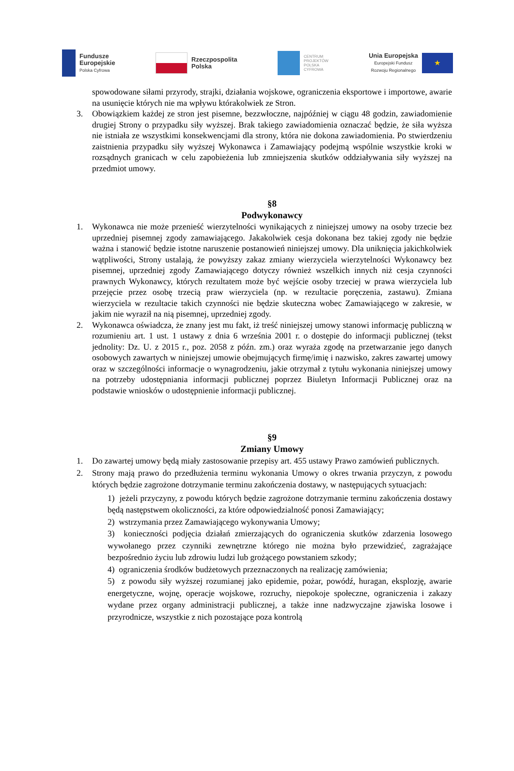Fundusze
Europejskie
Polska Cyfrowa
Rzeczpospolita
Polska
CENTRUM
PROJEKTÓW
POLSKA
CYFROWA
Unia Europejska
Europejski Fundusz
Rozwoju Regionalnego
★
spowodowane siłami przyrody, strajki, działania wojskowe, ograniczenia eksportowe i importowe, awarie na usunięcie których nie ma wpływu którakolwiek ze Stron.
3. Obowiązkiem każdej ze stron jest pisemne, bezzwłoczne, najpóźniej w ciągu 48 godzin, zawiadomienie drugiej Strony o przypadku siły wyższej. Brak takiego zawiadomienia oznaczać będzie, że siła wyższa nie istniała ze wszystkimi konsekwencjami dla strony, która nie dokona zawiadomienia. Po stwierdzeniu zaistnienia przypadku siły wyższej Wykonawca i Zamawiający podejmą wspólnie wszystkie kroki w rozsądnych granicach w celu zapobieżenia lub zmniejszenia skutków oddziaływania siły wyższej na przedmiot umowy.
§8
Podwykonawcy
1. Wykonawca nie może przenieść wierzytelności wynikających z niniejszej umowy na osoby trzecie bez uprzedniej pisemnej zgody zamawiającego. Jakakolwiek cesja dokonana bez takiej zgody nie będzie ważna i stanowić będzie istotne naruszenie postanowień niniejszej umowy. Dla uniknięcia jakichkolwiek wątpliwości, Strony ustalają, że powyższy zakaz zmiany wierzyciela wierzytelności Wykonawcy bez pisemnej, uprzedniej zgody Zamawiającego dotyczy również wszelkich innych niż cesja czynności prawnych Wykonawcy, których rezultatem może być wejście osoby trzeciej w prawa wierzyciela lub przejęcie przez osobę trzecią praw wierzyciela (np. w rezultacie poręczenia, zastawu). Zmiana wierzyciela w rezultacie takich czynności nie będzie skuteczna wobec Zamawiającego w zakresie, w jakim nie wyraził na nią pisemnej, uprzedniej zgody.
2. Wykonawca oświadcza, że znany jest mu fakt, iż treść niniejszej umowy stanowi informację publiczną w rozumieniu art. 1 ust. 1 ustawy z dnia 6 września 2001 r. o dostępie do informacji publicznej (tekst jednolity: Dz. U. z 2015 r., poz. 2058 z późn. zm.) oraz wyraża zgodę na przetwarzanie jego danych osobowych zawartych w niniejszej umowie obejmujących firmę/imię i nazwisko, zakres zawartej umowy oraz w szczególności informacje o wynagrodzeniu, jakie otrzymał z tytułu wykonania niniejszej umowy na potrzeby udostępniania informacji publicznej poprzez Biuletyn Informacji Publicznej oraz na podstawie wniosków o udostępnienie informacji publicznej.
§9
Zmiany Umowy
1. Do zawartej umowy będą miały zastosowanie przepisy art. 455 ustawy Prawo zamówień publicznych.
2. Strony mają prawo do przedłużenia terminu wykonania Umowy o okres trwania przyczyn, z powodu których będzie zagrożone dotrzymanie terminu zakończenia dostawy, w następujących sytuacjach:
1) jeżeli przyczyny, z powodu których będzie zagrożone dotrzymanie terminu zakończenia dostawy będą następstwem okoliczności, za które odpowiedzialność ponosi Zamawiający;
2) wstrzymania przez Zamawiającego wykonywania Umowy;
3) konieczności podjęcia działań zmierzających do ograniczenia skutków zdarzenia losowego wywołanego przez czynniki zewnętrzne którego nie można było przewidzieć, zagrażające bezpośrednio życiu lub zdrowiu ludzi lub grożącego powstaniem szkody;
4) ograniczenia środków budżetowych przeznaczonych na realizację zamówienia;
5) z powodu siły wyższej rozumianej jako epidemie, pożar, powódź, huragan, eksplozję, awarie energetyczne, wojnę, operacje wojskowe, rozruchy, niepokoje społeczne, ograniczenia i zakazy wydane przez organy administracji publicznej, a także inne nadzwyczajne zjawiska losowe i przyrodnicze, wszystkie z nich pozostające poza kontrolą